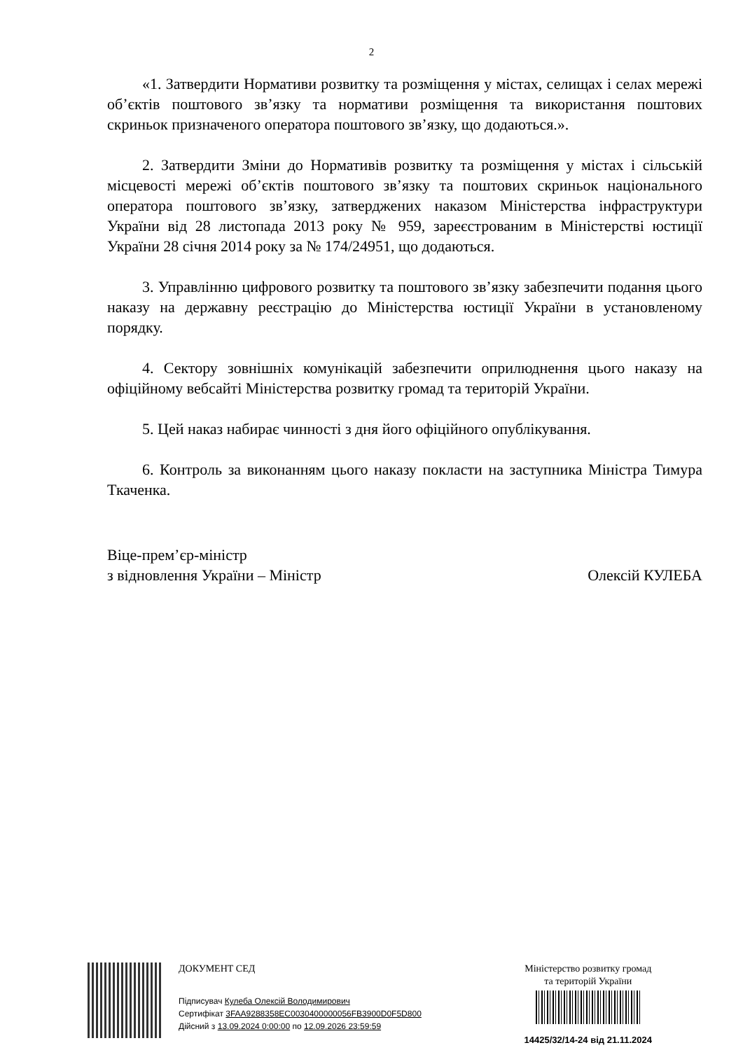2
«1. Затвердити Нормативи розвитку та розміщення у містах, селищах і селах мережі об’єктів поштового зв’язку та нормативи розміщення та використання поштових скриньок призначеного оператора поштового зв’язку, що додаються.».
2. Затвердити Зміни до Нормативів розвитку та розміщення у містах і сільській місцевості мережі об’єктів поштового зв’язку та поштових скриньок національного оператора поштового зв’язку, затверджених наказом Міністерства інфраструктури України від 28 листопада 2013 року № 959, зареєстрованим в Міністерстві юстиції України 28 січня 2014 року за № 174/24951, що додаються.
3. Управлінню цифрового розвитку та поштового зв’язку забезпечити подання цього наказу на державну реєстрацію до Міністерства юстиції України в установленому порядку.
4. Сектору зовнішніх комунікацій забезпечити оприлюднення цього наказу на офіційному вебсайті Міністерства розвитку громад та територій України.
5. Цей наказ набирає чинності з дня його офіційного опублікування.
6. Контроль за виконанням цього наказу покласти на заступника Міністра Тимура Ткаченка.
Віце-прем’єр-міністр
з відновлення України – Міністр
Олексій КУЛЕБА
ДОКУМЕНТ СЕД
Підписувач Кулеба Олексій Володимирович
Сертифікат 3FAA9288358EC0030400000056FB3900D0F5D800
Дійсний з 13.09.2024 0:00:00 по 12.09.2026 23:59:59
Міністерство розвитку громад
та територій України
14425/32/14-24 від 21.11.2024